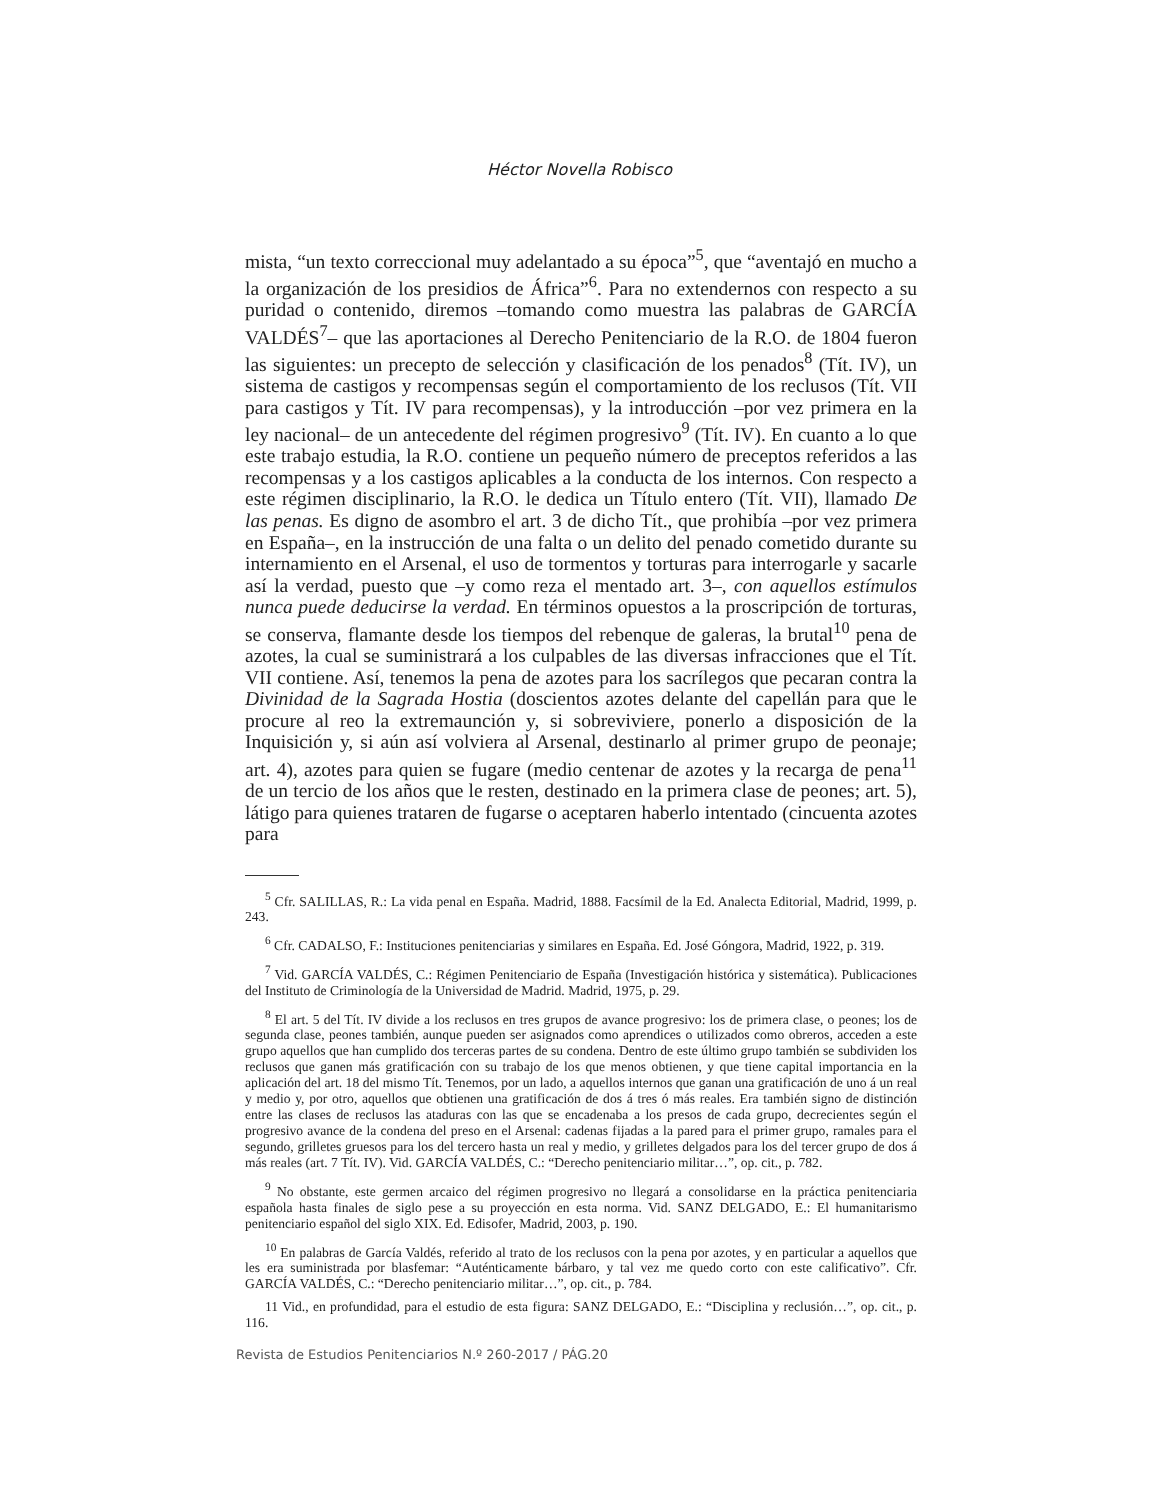Héctor Novella Robisco
mista, “un texto correccional muy adelantado a su época”<sup>5</sup>, que “aventajó en mucho a la organización de los presidios de África”<sup>6</sup>. Para no extendernos con respecto a su puridad o contenido, diremos –tomando como muestra las palabras de GARCÍA VALDÉS<sup>7</sup>– que las aportaciones al Derecho Penitenciario de la R.O. de 1804 fueron las siguientes: un precepto de selección y clasificación de los penados<sup>8</sup> (Tít. IV), un sistema de castigos y recompensas según el comportamiento de los reclusos (Tít. VII para castigos y Tít. IV para recompensas), y la introducción –por vez primera en la ley nacional– de un antecedente del régimen progresivo<sup>9</sup> (Tít. IV). En cuanto a lo que este trabajo estudia, la R.O. contiene un pequeño número de preceptos referidos a las recompensas y a los castigos aplicables a la conducta de los internos. Con respecto a este régimen disciplinario, la R.O. le dedica un Título entero (Tít. VII), llamado De las penas. Es digno de asombro el art. 3 de dicho Tít., que prohibía –por vez primera en España–, en la instrucción de una falta o un delito del penado cometido durante su internamiento en el Arsenal, el uso de tormentos y torturas para interrogarle y sacarle así la verdad, puesto que –y como reza el mentado art. 3–, con aquellos estímulos nunca puede deducirse la verdad. En términos opuestos a la proscripción de torturas, se conserva, flamante desde los tiempos del rebenque de galeras, la brutal<sup>10</sup> pena de azotes, la cual se suministrará a los culpables de las diversas infracciones que el Tít. VII contiene. Así, tenemos la pena de azotes para los sacrílegos que pecaran contra la Divinidad de la Sagrada Hostia (doscientos azotes delante del capellán para que le procure al reo la extremaunción y, si sobreviviere, ponerlo a disposición de la Inquisición y, si aún así volviera al Arsenal, destinarlo al primer grupo de peonaje; art. 4), azotes para quien se fugare (medio centenar de azotes y la recarga de pena<sup>11</sup> de un tercio de los años que le resten, destinado en la primera clase de peones; art. 5), látigo para quienes trataren de fugarse o aceptaren haberlo intentado (cincuenta azotes para
<sup>5</sup> Cfr. SALILLAS, R.: La vida penal en España. Madrid, 1888. Facsímil de la Ed. Analecta Editorial, Madrid, 1999, p. 243.
<sup>6</sup> Cfr. CADALSO, F.: Instituciones penitenciarias y similares en España. Ed. José Góngora, Madrid, 1922, p. 319.
<sup>7</sup> Vid. GARCÍA VALDÉS, C.: Régimen Penitenciario de España (Investigación histórica y sistemática). Publicaciones del Instituto de Criminología de la Universidad de Madrid. Madrid, 1975, p. 29.
<sup>8</sup> El art. 5 del Tít. IV divide a los reclusos en tres grupos de avance progresivo: los de primera clase, o peones; los de segunda clase, peones también, aunque pueden ser asignados como aprendices o utilizados como obreros, acceden a este grupo aquellos que han cumplido dos terceras partes de su condena. Dentro de este último grupo también se subdividen los reclusos que ganen más gratificación con su trabajo de los que menos obtienen, y que tiene capital importancia en la aplicación del art. 18 del mismo Tít. Tenemos, por un lado, a aquellos internos que ganan una gratificación de uno á un real y medio y, por otro, aquellos que obtienen una gratificación de dos á tres ó más reales. Era también signo de distinción entre las clases de reclusos las ataduras con las que se encadenaba a los presos de cada grupo, decrecientes según el progresivo avance de la condena del preso en el Arsenal: cadenas fijadas a la pared para el primer grupo, ramales para el segundo, grilletes gruesos para los del tercero hasta un real y medio, y grilletes delgados para los del tercer grupo de dos á más reales (art. 7 Tít. IV). Vid. GARCÍA VALDÉS, C.: “Derecho penitenciario militar…”, op. cit., p. 782.
<sup>9</sup> No obstante, este germen arcaico del régimen progresivo no llegará a consolidarse en la práctica penitenciaria española hasta finales de siglo pese a su proyección en esta norma. Vid. SANZ DELGADO, E.: El humanitarismo penitenciario español del siglo XIX. Ed. Edisofer, Madrid, 2003, p. 190.
<sup>10</sup> En palabras de García Valdés, referido al trato de los reclusos con la pena por azotes, y en particular a aquellos que les era suministrada por blasfemar: “Auténticamente bárbaro, y tal vez me quedo corto con este calificativo”. Cfr. GARCÍA VALDÉS, C.: “Derecho penitenciario militar…”, op. cit., p. 784.
11 Vid., en profundidad, para el estudio de esta figura: SANZ DELGADO, E.: “Disciplina y reclusión…”, op. cit., p. 116.
Revista de Estudios Penitenciarios N.º 260-2017 / PÁG.20